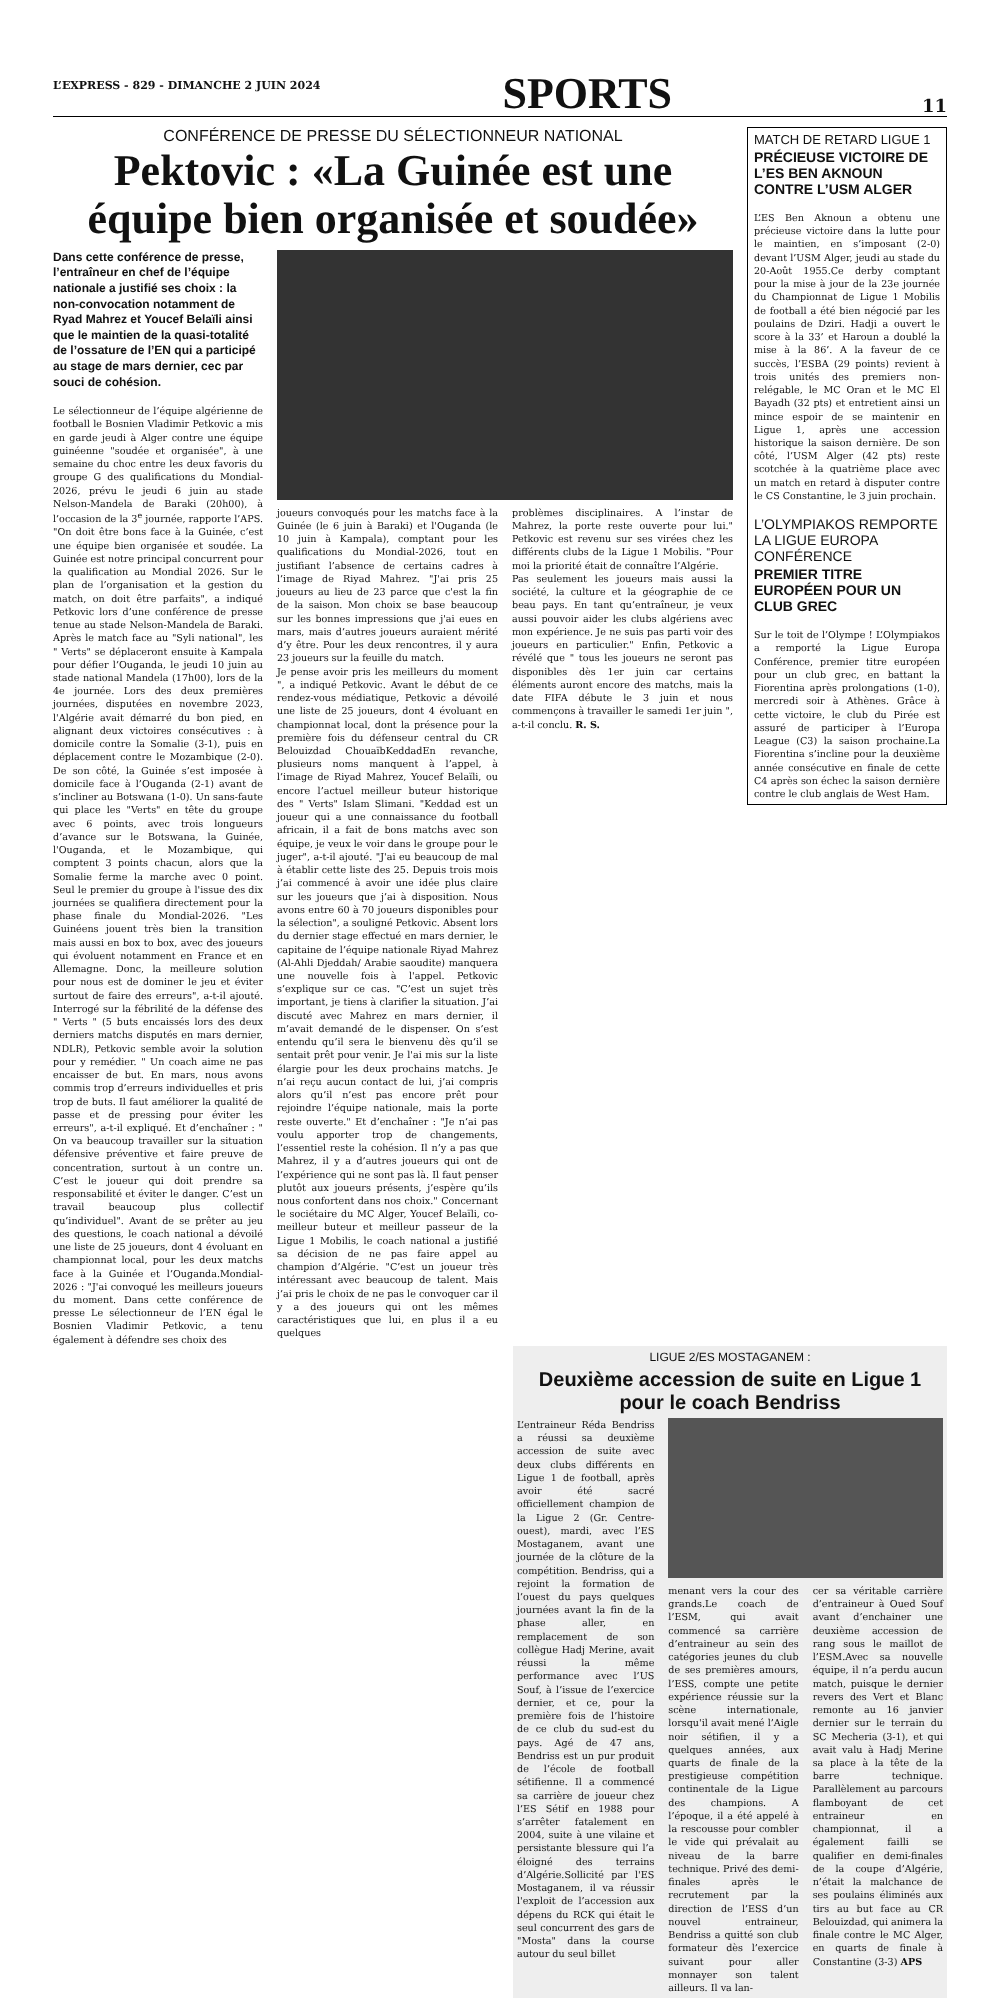L’EXPRESS - 829 - DIMANCHE 2 JUIN 2024
SPORTS
11
CONFÉRENCE DE PRESSE DU SÉLECTIONNEUR NATIONAL
Pektovic : «La Guinée est une équipe bien organisée et soudée»
Dans cette conférence de presse, l’entraîneur en chef de l’équipe nationale a justifié ses choix : la non-convocation notamment de Ryad Mahrez et Youcef Belaïli ainsi que le maintien de la quasi-totalité de l’ossature de l’EN qui a participé au stage de mars dernier, cec par souci de cohésion.
Le sélectionneur de l’équipe algérienne de football le Bosnien Vladimir Petkovic a mis en garde jeudi à Alger contre une équipe guinéenne "soudée et organisée", à une semaine du choc entre les deux favoris du groupe G des qualifications du Mondial-2026, prévu le jeudi 6 juin au stade Nelson-Mandela de Baraki (20h00), à l’occasion de la 3<sup>e</sup> journée, rapporte l’APS. "On doit être bons face à la Guinée, c’est une équipe bien organisée et soudée. La Guinée est notre principal concurrent pour la qualification au Mondial 2026. Sur le plan de l’organisation et la gestion du match, on doit être parfaits", a indiqué Petkovic lors d’une conférence de presse tenue au stade Nelson-Mandela de Baraki. Après le match face au "Syli national", les " Verts" se déplaceront ensuite à Kampala pour défier l’Ouganda, le jeudi 10 juin au stade national Mandela (17h00), lors de la 4e journée. Lors des deux premières journées, disputées en novembre 2023, l'Algérie avait démarré du bon pied, en alignant deux victoires consécutives : à domicile contre la Somalie (3-1), puis en déplacement contre le Mozambique (2-0). De son côté, la Guinée s’est imposée à domicile face à l’Ouganda (2-1) avant de s’incliner au Botswana (1-0). Un sans-faute qui place les "Verts" en tête du groupe avec 6 points, avec trois longueurs d’avance sur le Botswana, la Guinée, l'Ouganda, et le Mozambique, qui comptent 3 points chacun, alors que la Somalie ferme la marche avec 0 point. Seul le premier du groupe à l'issue des dix journées se qualifiera directement pour la phase finale du Mondial-2026. "Les Guinéens jouent très bien la transition mais aussi en box to box, avec des joueurs qui évoluent notamment en France et en Allemagne. Donc, la meilleure solution pour nous est de dominer le jeu et éviter surtout de faire des erreurs", a-t-il ajouté. Interrogé sur la fébrilité de la défense des " Verts " (5 buts encaissés lors des deux derniers matchs disputés en mars dernier, NDLR), Petkovic semble avoir la solution pour y remédier. " Un coach aime ne pas encaisser de but. En mars, nous avons commis trop d’erreurs individuelles et pris trop de buts. Il faut améliorer la qualité de passe et de pressing pour éviter les erreurs", a-t-il expliqué. Et d’enchaîner : " On va beaucoup travailler sur la situation défensive préventive et faire preuve de concentration, surtout à un contre un. C’est le joueur qui doit prendre sa responsabilité et éviter le danger. C’est un travail beaucoup plus collectif qu’individuel". Avant de se prêter au jeu des questions, le coach national a dévoilé une liste de 25 joueurs, dont 4 évoluant en championnat local, pour les deux matchs face à la Guinée et l’Ouganda.Mondial-2026 : "J'ai convoqué les meilleurs joueurs du moment. Dans cette conférence de presse Le sélectionneur de l’EN égal le Bosnien Vladimir Petkovic, a tenu également à défendre ses choix des
joueurs convoqués pour les matchs face à la Guinée (le 6 juin à Baraki) et l'Ouganda (le 10 juin à Kampala), comptant pour les qualifications du Mondial-2026, tout en justifiant l’absence de certains cadres à l’image de Riyad Mahrez. "J'ai pris 25 joueurs au lieu de 23 parce que c'est la fin de la saison. Mon choix se base beaucoup sur les bonnes impressions que j'ai eues en mars, mais d’autres joueurs auraient mérité d’y être. Pour les deux rencontres, il y aura 23 joueurs sur la feuille du match.
Je pense avoir pris les meilleurs du moment ", a indiqué Petkovic. Avant le début de ce rendez-vous médiatique, Petkovic a dévoilé une liste de 25 joueurs, dont 4 évoluant en championnat local, dont la présence pour la première fois du défenseur central du CR Belouizdad ChouaïbKeddadEn revanche, plusieurs noms manquent à l’appel, à l’image de Riyad Mahrez, Youcef Belaïli, ou encore l’actuel meilleur buteur historique des " Verts" Islam Slimani. "Keddad est un joueur qui a une connaissance du football africain, il a fait de bons matchs avec son équipe, je veux le voir dans le groupe pour le juger", a-t-il ajouté. "J'ai eu beaucoup de mal à établir cette liste des 25. Depuis trois mois j’ai commencé à avoir une idée plus claire sur les joueurs que j’ai à disposition. Nous avons entre 60 à 70 joueurs disponibles pour la sélection", a souligné Petkovic. Absent lors du dernier stage effectué en mars dernier, le capitaine de l’équipe nationale Riyad Mahrez (Al-Ahli Djeddah/ Arabie saoudite) manquera une nouvelle fois à l'appel. Petkovic s’explique sur ce cas. "C’est un sujet très important, je tiens à clarifier la situation. J’ai discuté avec Mahrez en mars dernier, il m’avait demandé de le dispenser. On s’est entendu qu’il sera le bienvenu dès qu’il se sentait prêt pour venir. Je l'ai mis sur la liste élargie pour les deux prochains matchs. Je n’ai reçu aucun contact de lui, j’ai compris alors qu’il n’est pas encore prêt pour rejoindre l’équipe nationale, mais la porte reste ouverte." Et d’enchaîner : "Je n’ai pas voulu apporter trop de changements, l’essentiel reste la cohésion. Il n’y a pas que Mahrez, il y a d’autres joueurs qui ont de l’expérience qui ne sont pas là. Il faut penser plutôt aux joueurs présents, j’espère qu’ils nous confortent dans nos choix." Concernant le sociétaire du MC Alger, Youcef Belaïli, co-meilleur buteur et meilleur passeur de la Ligue 1 Mobilis, le coach national a justifié sa décision de ne pas faire appel au champion d’Algérie. "C’est un joueur très intéressant avec beaucoup de talent. Mais j’ai pris le choix de ne pas le convoquer car il y a des joueurs qui ont les mêmes caractéristiques que lui, en plus il a eu quelques
problèmes disciplinaires. A l’instar de Mahrez, la porte reste ouverte pour lui." Petkovic est revenu sur ses virées chez les différents clubs de la Ligue 1 Mobilis. "Pour moi la priorité était de connaître l’Algérie.
Pas seulement les joueurs mais aussi la société, la culture et la géographie de ce beau pays. En tant qu’entraîneur, je veux aussi pouvoir aider les clubs algériens avec mon expérience. Je ne suis pas parti voir des joueurs en particulier." Enfin, Petkovic a révélé que " tous les joueurs ne seront pas disponibles dès 1er juin car certains éléments auront encore des matchs, mais la date FIFA débute le 3 juin et nous commençons à travailler le samedi 1er juin ", a-t-il conclu. R. S.
MATCH DE RETARD LIGUE 1
PRÉCIEUSE VICTOIRE DE L’ES BEN AKNOUN CONTRE L’USM ALGER
L’ES Ben Aknoun a obtenu une précieuse victoire dans la lutte pour le maintien, en s’imposant (2-0) devant l’USM Alger, jeudi au stade du 20-Août 1955.Ce derby comptant pour la mise à jour de la 23e journée du Championnat de Ligue 1 Mobilis de football a été bien négocié par les poulains de Dziri. Hadji a ouvert le score à la 33’ et Haroun a doublé la mise à la 86’. A la faveur de ce succès, l’ESBA (29 points) revient à trois unités des premiers non-relégable, le MC Oran et le MC El Bayadh (32 pts) et entretient ainsi un mince espoir de se maintenir en Ligue 1, après une accession historique la saison dernière. De son côté, l’USM Alger (42 pts) reste scotchée à la quatrième place avec un match en retard à disputer contre le CS Constantine, le 3 juin prochain.
L’OLYMPIAKOS REMPORTE LA LIGUE EUROPA CONFÉRENCE
PREMIER TITRE EUROPÉEN POUR UN CLUB GREC
Sur le toit de l’Olympe ! L’Olympiakos a remporté la Ligue Europa Conférence, premier titre européen pour un club grec, en battant la Fiorentina après prolongations (1-0), mercredi soir à Athènes. Grâce à cette victoire, le club du Pirée est assuré de participer à l’Europa League (C3) la saison prochaine.La Fiorentina s’incline pour la deuxième année consécutive en finale de cette C4 après son échec la saison dernière contre le club anglais de West Ham.
LIGUE 2/ES MOSTAGANEM :
Deuxième accession de suite en Ligue 1 pour le coach Bendriss
L’entraineur Réda Bendriss a réussi sa deuxième accession de suite avec deux clubs différents en Ligue 1 de football, après avoir été sacré officiellement champion de la Ligue 2 (Gr. Centre-ouest), mardi, avec l’ES Mostaganem, avant une journée de la clôture de la compétition. Bendriss, qui a rejoint la formation de l’ouest du pays quelques journées avant la fin de la phase aller, en remplacement de son collègue Hadj Merine, avait réussi la même performance avec l’US Souf, à l’issue de l’exercice dernier, et ce, pour la première fois de l’histoire de ce club du sud-est du pays. Agé de 47 ans, Bendriss est un pur produit de l’école de football sétifienne. Il a commencé sa carrière de joueur chez l’ES Sétif en 1988 pour s’arrêter fatalement en 2004, suite à une vilaine et persistante blessure qui l’a éloigné des terrains d’Algérie.Sollicité par l'ES Mostaganem, il va réussir l'exploit de l’accession aux dépens du RCK qui était le seul concurrent des gars de "Mosta" dans la course autour du seul billet
menant vers la cour des grands.Le coach de l’ESM, qui avait commencé sa carrière d’entraineur au sein des catégories jeunes du club de ses premières amours, l’ESS, compte une petite expérience réussie sur la scène internationale, lorsqu'il avait mené l’Aigle noir sétifien, il y a quelques années, aux quarts de finale de la prestigieuse compétition continentale de la Ligue des champions. A l’époque, il a été appelé à la rescousse pour combler le vide qui prévalait au niveau de la barre technique. Privé des demi-finales après le recrutement par la direction de l’ESS d’un nouvel entraineur, Bendriss a quitté son club formateur dès l’exercice suivant pour aller monnayer son talent ailleurs. Il va lan-
cer sa véritable carrière d’entraineur à Oued Souf avant d’enchainer une deuxième accession de rang sous le maillot de l’ESM.Avec sa nouvelle équipe, il n’a perdu aucun match, puisque le dernier revers des Vert et Blanc remonte au 16 janvier dernier sur le terrain du SC Mecheria (3-1), et qui avait valu à Hadj Merine sa place à la tête de la barre technique. Parallèlement au parcours flamboyant de cet entraineur en championnat, il a également failli se qualifier en demi-finales de la coupe d’Algérie, n’était la malchance de ses poulains éliminés aux tirs au but face au CR Belouizdad, qui animera la finale contre le MC Alger, en quarts de finale à Constantine (3-3) APS